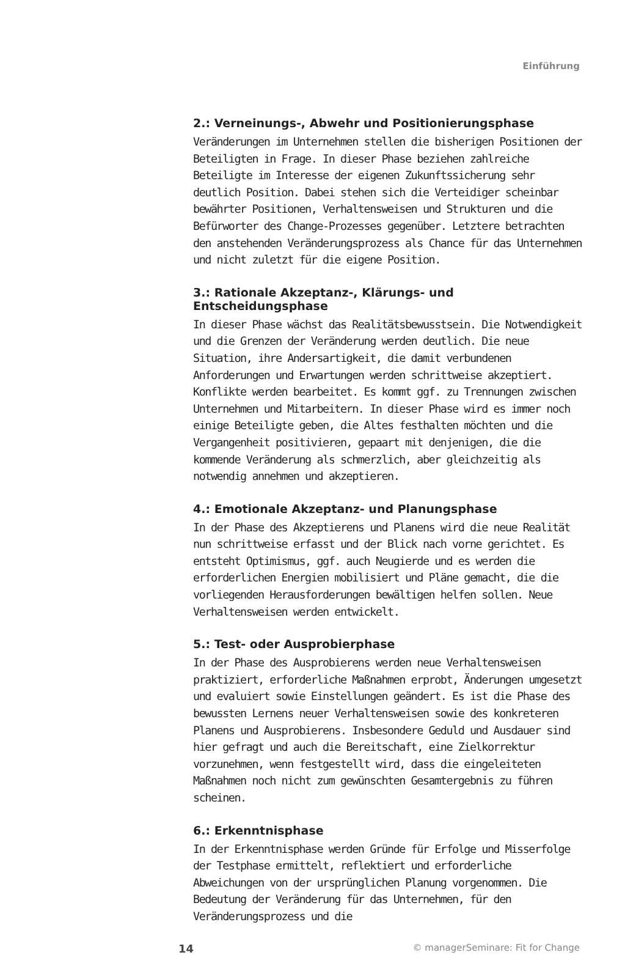Einführung
2.: Verneinungs-, Abwehr und Positionierungsphase
Veränderungen im Unternehmen stellen die bisherigen Positionen der Beteiligten in Frage. In dieser Phase beziehen zahlreiche Beteiligte im Interesse der eigenen Zukunftssicherung sehr deutlich Position. Dabei stehen sich die Verteidiger scheinbar bewährter Positionen, Verhaltensweisen und Strukturen und die Befürworter des Change-Prozesses gegenüber. Letztere betrachten den anstehenden Veränderungsprozess als Chance für das Unternehmen und nicht zuletzt für die eigene Position.
3.: Rationale Akzeptanz-, Klärungs- und Entscheidungsphase
In dieser Phase wächst das Realitätsbewusstsein. Die Notwendigkeit und die Grenzen der Veränderung werden deutlich. Die neue Situation, ihre Andersartigkeit, die damit verbundenen Anforderungen und Erwartungen werden schrittweise akzeptiert. Konflikte werden bearbeitet. Es kommt ggf. zu Trennungen zwischen Unternehmen und Mitarbeitern. In dieser Phase wird es immer noch einige Beteiligte geben, die Altes festhalten möchten und die Vergangenheit positivieren, gepaart mit denjenigen, die die kommende Veränderung als schmerzlich, aber gleichzeitig als notwendig annehmen und akzeptieren.
4.: Emotionale Akzeptanz- und Planungsphase
In der Phase des Akzeptierens und Planens wird die neue Realität nun schrittweise erfasst und der Blick nach vorne gerichtet. Es entsteht Optimismus, ggf. auch Neugierde und es werden die erforderlichen Energien mobilisiert und Pläne gemacht, die die vorliegenden Herausforderungen bewältigen helfen sollen. Neue Verhaltensweisen werden entwickelt.
5.: Test- oder Ausprobierphase
In der Phase des Ausprobierens werden neue Verhaltensweisen praktiziert, erforderliche Maßnahmen erprobt, Änderungen umgesetzt und evaluiert sowie Einstellungen geändert. Es ist die Phase des bewussten Lernens neuer Verhaltensweisen sowie des konkreteren Planens und Ausprobierens. Insbesondere Geduld und Ausdauer sind hier gefragt und auch die Bereitschaft, eine Zielkorrektur vorzunehmen, wenn festgestellt wird, dass die eingeleiteten Maßnahmen noch nicht zum gewünschten Gesamtergebnis zu führen scheinen.
6.: Erkenntnisphase
In der Erkenntnisphase werden Gründe für Erfolge und Misserfolge der Testphase ermittelt, reflektiert und erforderliche Abweichungen von der ursprünglichen Planung vorgenommen. Die Bedeutung der Veränderung für das Unternehmen, für den Veränderungsprozess und die
14 © managerSeminare: Fit for Change